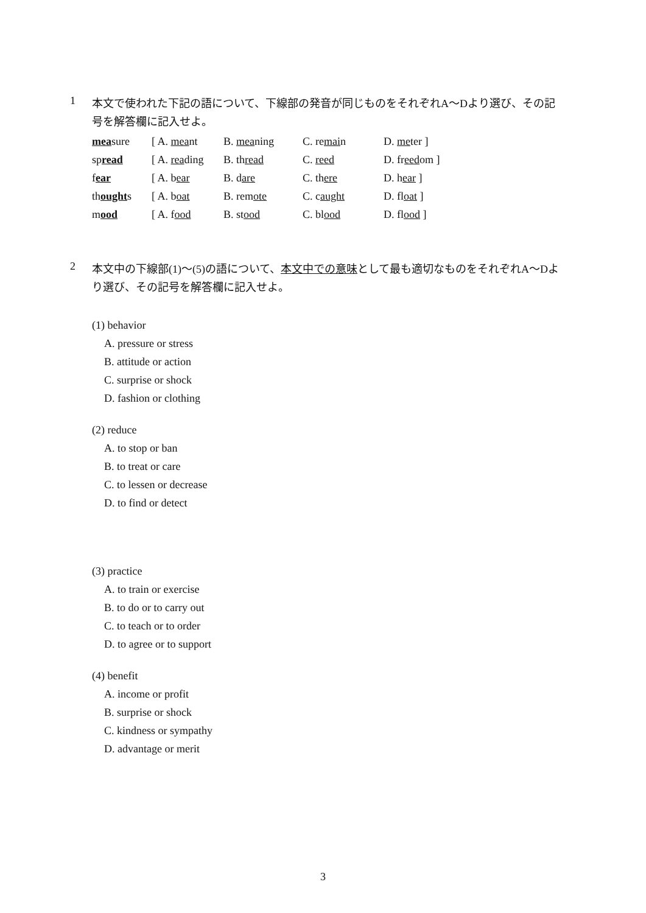1
本文で使われた下記の語について、下線部の発音が同じものをそれぞれA～Dより選び、その記号を解答欄に記入せよ。
| mea sure | [ A. mea nt | B. mea ning | C. re mai n | D. me ter ] |
| sp read | [ A. rea ding | B. th read | C. reed | D. fr eed om ] |
| f ear | [ A. b ear | B. d are | C. th ere | D. h ear ] |
| th ought s | [ A. b oat | B. rem ote | C. c aught | D. fl oat ] |
| m ood | [ A. f ood | B. st ood | C. bl ood | D. fl ood ] |
2
本文中の下線部(1)～(5)の語について、本文中での意味として最も適切なものをそれぞれA～Dより選び、その記号を解答欄に記入せよ。
(1) behavior
A. pressure or stress
B. attitude or action
C. surprise or shock
D. fashion or clothing
(2) reduce
A. to stop or ban
B. to treat or care
C. to lessen or decrease
D. to find or detect
(3) practice
A. to train or exercise
B. to do or to carry out
C. to teach or to order
D. to agree or to support
(4) benefit
A. income or profit
B. surprise or shock
C. kindness or sympathy
D. advantage or merit
3